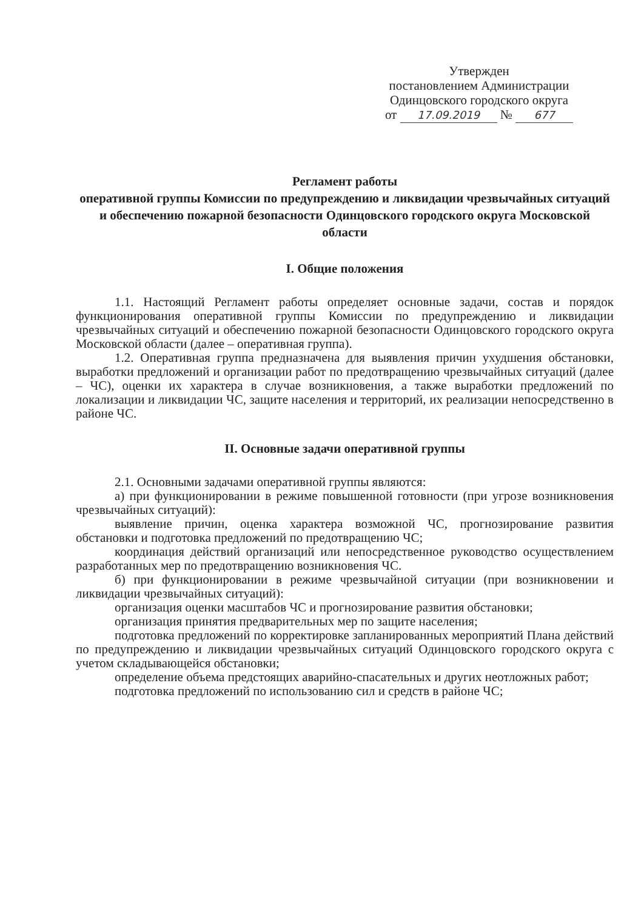Утвержден
постановлением Администрации
Одинцовского городского округа
от 17.09.2019 № 677
Регламент работы
оперативной группы Комиссии по предупреждению и ликвидации чрезвычайных ситуаций и обеспечению пожарной безопасности Одинцовского городского округа Московской области
I. Общие положения
1.1. Настоящий Регламент работы определяет основные задачи, состав и порядок функционирования оперативной группы Комиссии по предупреждению и ликвидации чрезвычайных ситуаций и обеспечению пожарной безопасности Одинцовского городского округа Московской области (далее – оперативная группа).
1.2. Оперативная группа предназначена для выявления причин ухудшения обстановки, выработки предложений и организации работ по предотвращению чрезвычайных ситуаций (далее – ЧС), оценки их характера в случае возникновения, а также выработки предложений по локализации и ликвидации ЧС, защите населения и территорий, их реализации непосредственно в районе ЧС.
II. Основные задачи оперативной группы
2.1. Основными задачами оперативной группы являются:
а) при функционировании в режиме повышенной готовности (при угрозе возникновения чрезвычайных ситуаций):
выявление причин, оценка характера возможной ЧС, прогнозирование развития обстановки и подготовка предложений по предотвращению ЧС;
координация действий организаций или непосредственное руководство осуществлением разработанных мер по предотвращению возникновения ЧС.
б) при функционировании в режиме чрезвычайной ситуации (при возникновении и ликвидации чрезвычайных ситуаций):
организация оценки масштабов ЧС и прогнозирование развития обстановки;
организация принятия предварительных мер по защите населения;
подготовка предложений по корректировке запланированных мероприятий Плана действий по предупреждению и ликвидации чрезвычайных ситуаций Одинцовского городского округа с учетом складывающейся обстановки;
определение объема предстоящих аварийно-спасательных и других неотложных работ;
подготовка предложений по использованию сил и средств в районе ЧС;